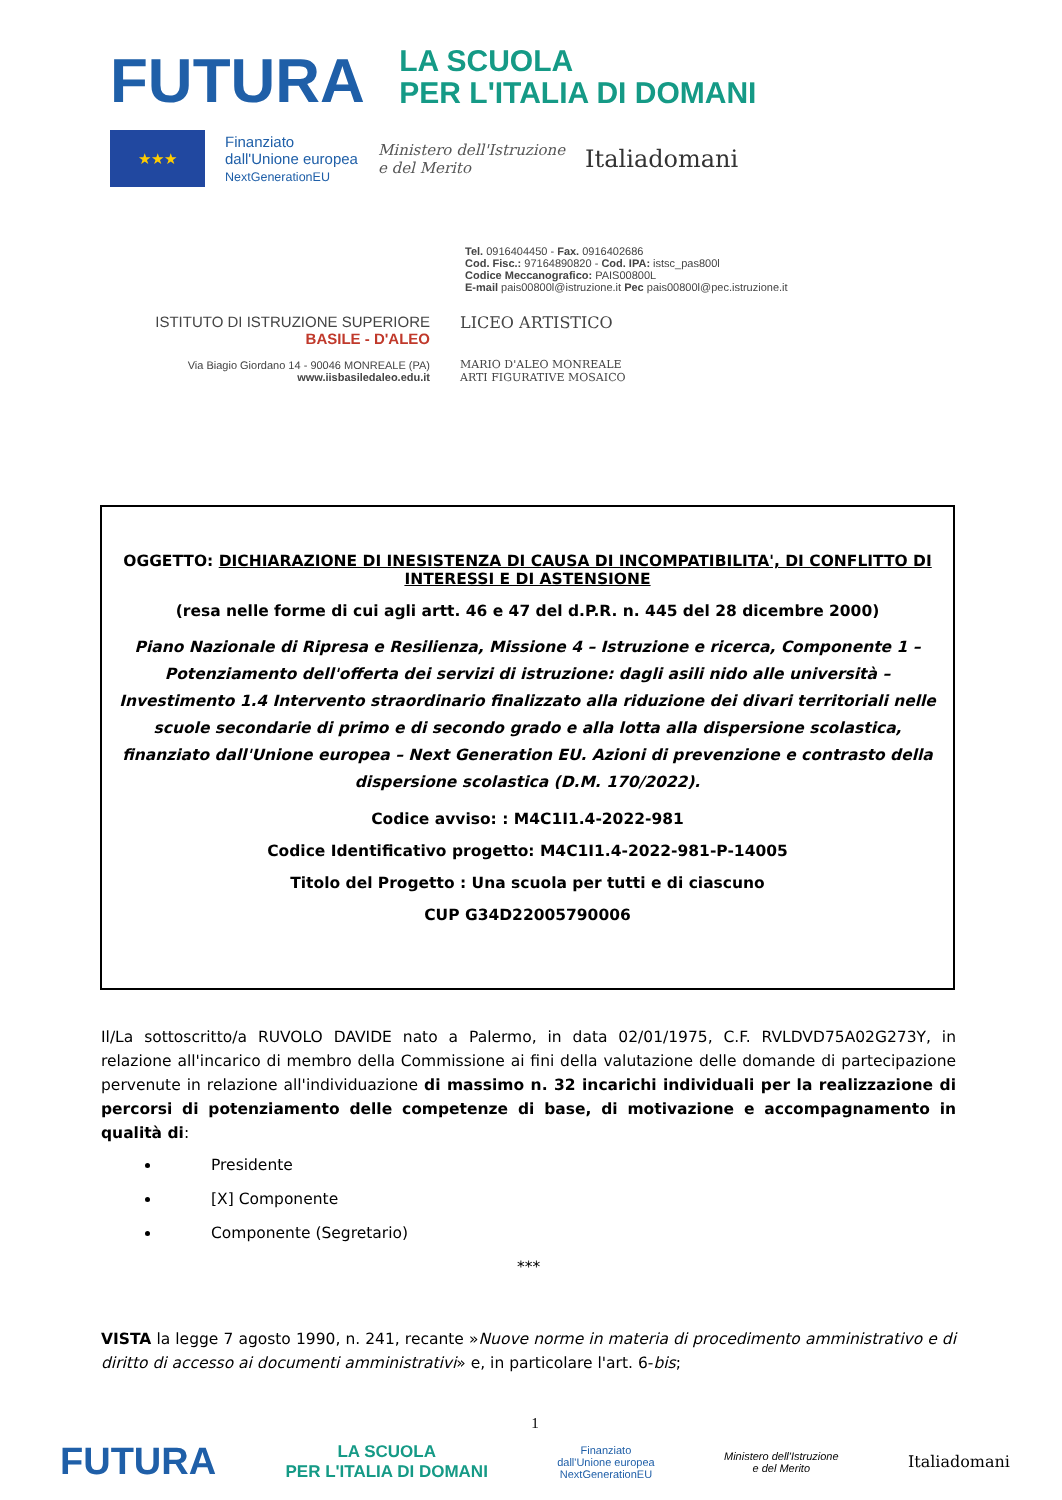FUTURA LA SCUOLA
PER L'ITALIA DI DOMANI
★★★
Finanziato
dall'Unione europea
NextGenerationEU
Ministero dell'Istruzione
e del Merito
Italiadomani
Tel. 0916404450 - Fax. 0916402686
Cod. Fisc.: 97164890820 - Cod. IPA: istsc_pas800l
Codice Meccanografico: PAIS00800L
E-mail pais00800l@istruzione.it Pec pais00800l@pec.istruzione.it
ISTITUTO DI ISTRUZIONE SUPERIORE
BASILE - D'ALEO
Via Biagio Giordano 14 - 90046 MONREALE (PA)
www.iisbasiledaleo.edu.it
LICEO ARTISTICO
MARIO D'ALEO MONREALE
ARTI FIGURATIVE MOSAICO
OGGETTO: DICHIARAZIONE DI INESISTENZA DI CAUSA DI INCOMPATIBILITA', DI CONFLITTO DI INTERESSI E DI ASTENSIONE
(resa nelle forme di cui agli artt. 46 e 47 del d.P.R. n. 445 del 28 dicembre 2000)
Piano Nazionale di Ripresa e Resilienza, Missione 4 – Istruzione e ricerca, Componente 1 – Potenziamento dell'offerta dei servizi di istruzione: dagli asili nido alle università – Investimento 1.4 Intervento straordinario finalizzato alla riduzione dei divari territoriali nelle scuole secondarie di primo e di secondo grado e alla lotta alla dispersione scolastica, finanziato dall'Unione europea – Next Generation EU. Azioni di prevenzione e contrasto della dispersione scolastica (D.M. 170/2022).
Codice avviso: : M4C1I1.4-2022-981
Codice Identificativo progetto: M4C1I1.4-2022-981-P-14005
Titolo del Progetto : Una scuola per tutti e di ciascuno
CUP G34D22005790006
Il/La sottoscritto/a RUVOLO DAVIDE nato a Palermo, in data 02/01/1975, C.F. RVLDVD75A02G273Y, in relazione all'incarico di membro della Commissione ai fini della valutazione delle domande di partecipazione pervenute in relazione all'individuazione di massimo n. 32 incarichi individuali per la realizzazione di percorsi di potenziamento delle competenze di base, di motivazione e accompagnamento in qualità di:
Presidente
[X] Componente
Componente (Segretario)
***
VISTA la legge 7 agosto 1990, n. 241, recante »Nuove norme in materia di procedimento amministrativo e di diritto di accesso ai documenti amministrativi» e, in particolare l'art. 6-bis;
1
FUTURA LA SCUOLA
PER L'ITALIA DI DOMANI Finanziato
dall'Unione europea
NextGenerationEU Ministero dell'Istruzione
e del Merito Italiadomani